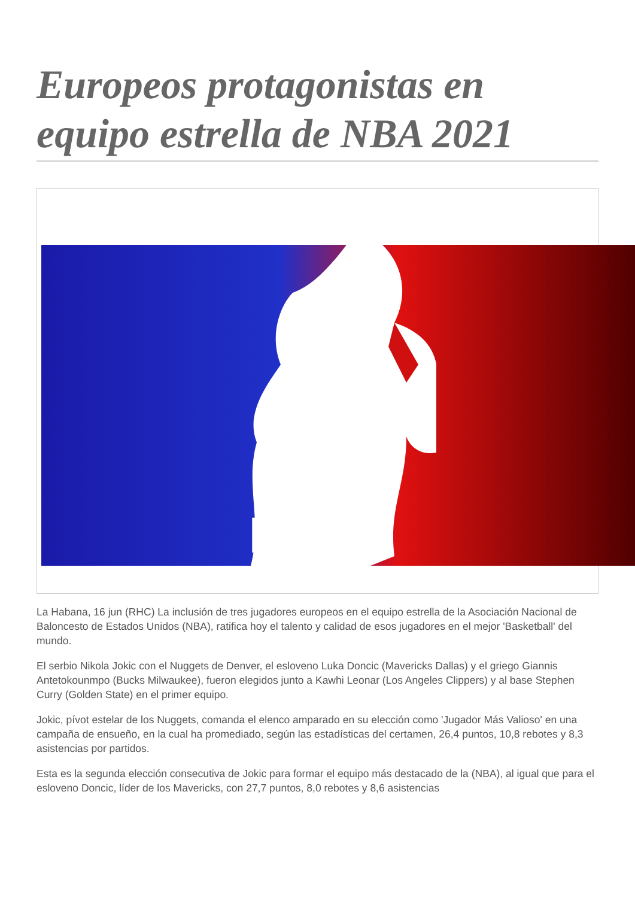Europeos protagonistas en equipo estrella de NBA 2021
NBA
La Habana, 16 jun (RHC) La inclusión de tres jugadores europeos en el equipo estrella de la Asociación Nacional de Baloncesto de Estados Unidos (NBA), ratifica hoy el talento y calidad de esos jugadores en el mejor 'Basketball' del mundo.
El serbio Nikola Jokic con el Nuggets de Denver, el esloveno Luka Doncic (Mavericks Dallas) y el griego Giannis Antetokounmpo (Bucks Milwaukee), fueron elegidos junto a Kawhi Leonar (Los Angeles Clippers) y al base Stephen Curry (Golden State) en el primer equipo.
Jokic, pívot estelar de los Nuggets, comanda el elenco amparado en su elección como 'Jugador Más Valioso' en una campaña de ensueño, en la cual ha promediado, según las estadísticas del certamen, 26,4 puntos, 10,8 rebotes y 8,3 asistencias por partidos.
Esta es la segunda elección consecutiva de Jokic para formar el equipo más destacado de la (NBA), al igual que para el esloveno Doncic, líder de los Mavericks, con 27,7 puntos, 8,0 rebotes y 8,6 asistencias